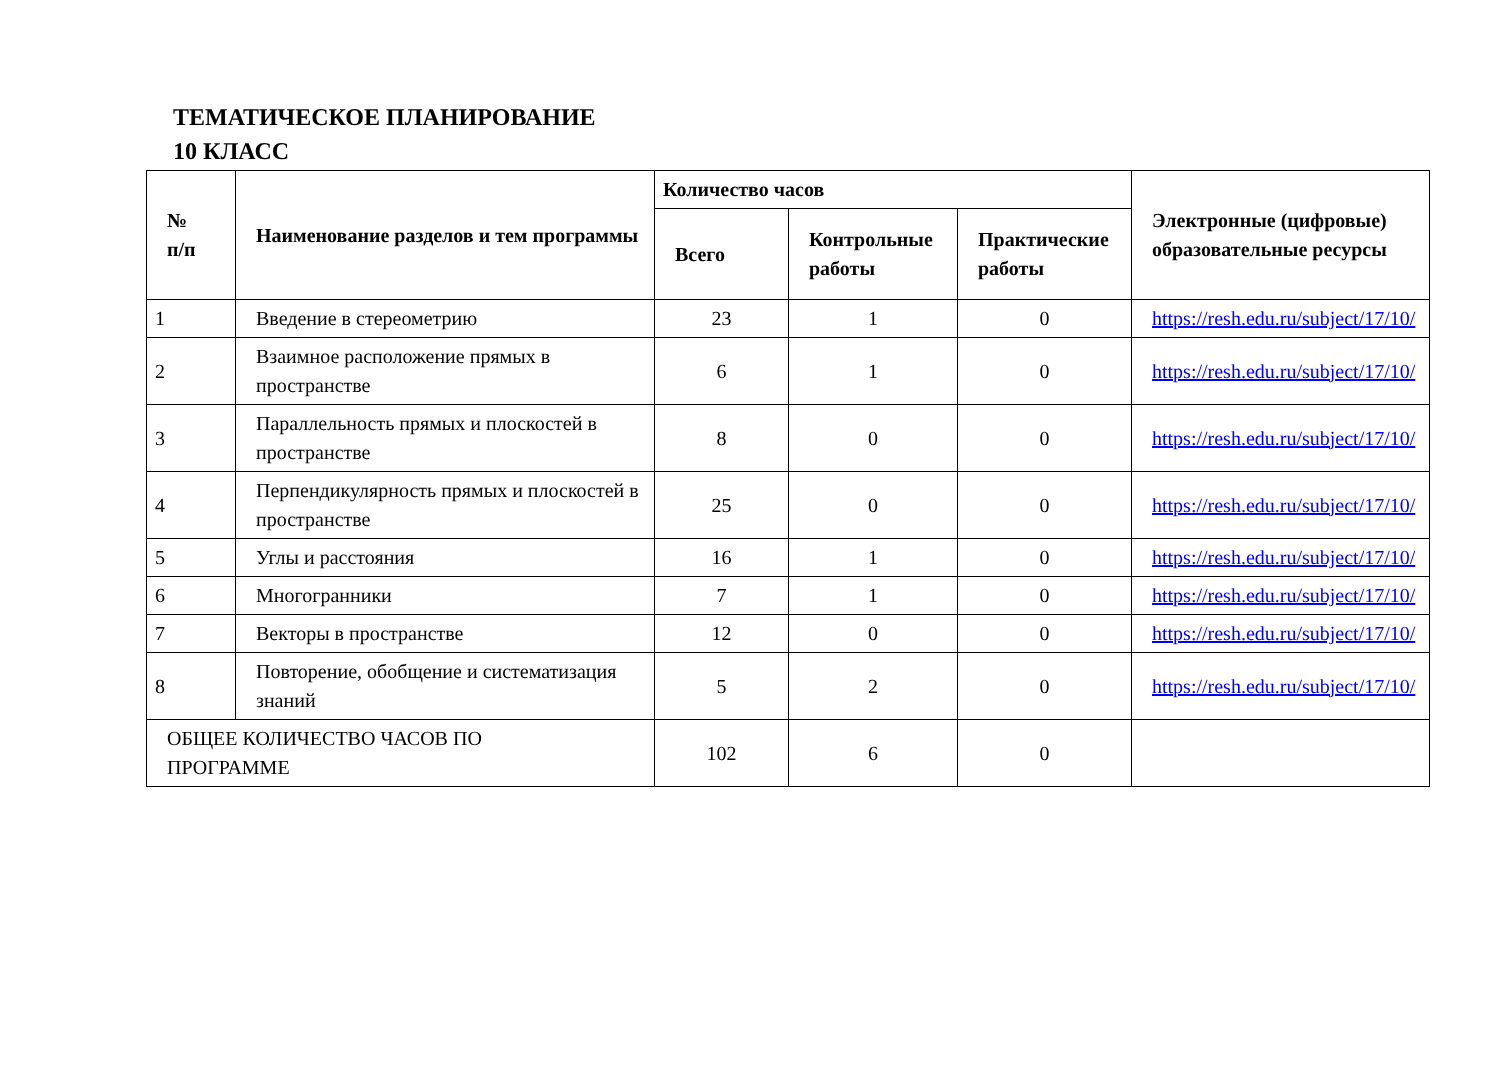ТЕМАТИЧЕСКОЕ ПЛАНИРОВАНИЕ
10 КЛАСС
| № п/п | Наименование разделов и тем программы | Количество часов | | | Электронные (цифровые) образовательные ресурсы |
| --- | --- | --- | --- | --- | --- |
| | | Всего | Контрольные работы | Практические работы | |
| 1 | Введение в стереометрию | 23 | 1 | 0 | https://resh.edu.ru/subject/17/10/ |
| 2 | Взаимное расположение прямых в пространстве | 6 | 1 | 0 | https://resh.edu.ru/subject/17/10/ |
| 3 | Параллельность прямых и плоскостей в пространстве | 8 | 0 | 0 | https://resh.edu.ru/subject/17/10/ |
| 4 | Перпендикулярность прямых и плоскостей в пространстве | 25 | 0 | 0 | https://resh.edu.ru/subject/17/10/ |
| 5 | Углы и расстояния | 16 | 1 | 0 | https://resh.edu.ru/subject/17/10/ |
| 6 | Многогранники | 7 | 1 | 0 | https://resh.edu.ru/subject/17/10/ |
| 7 | Векторы в пространстве | 12 | 0 | 0 | https://resh.edu.ru/subject/17/10/ |
| 8 | Повторение, обобщение и систематизация знаний | 5 | 2 | 0 | https://resh.edu.ru/subject/17/10/ |
| ОБЩЕЕ КОЛИЧЕСТВО ЧАСОВ ПО ПРОГРАММЕ | | 102 | 6 | 0 | |